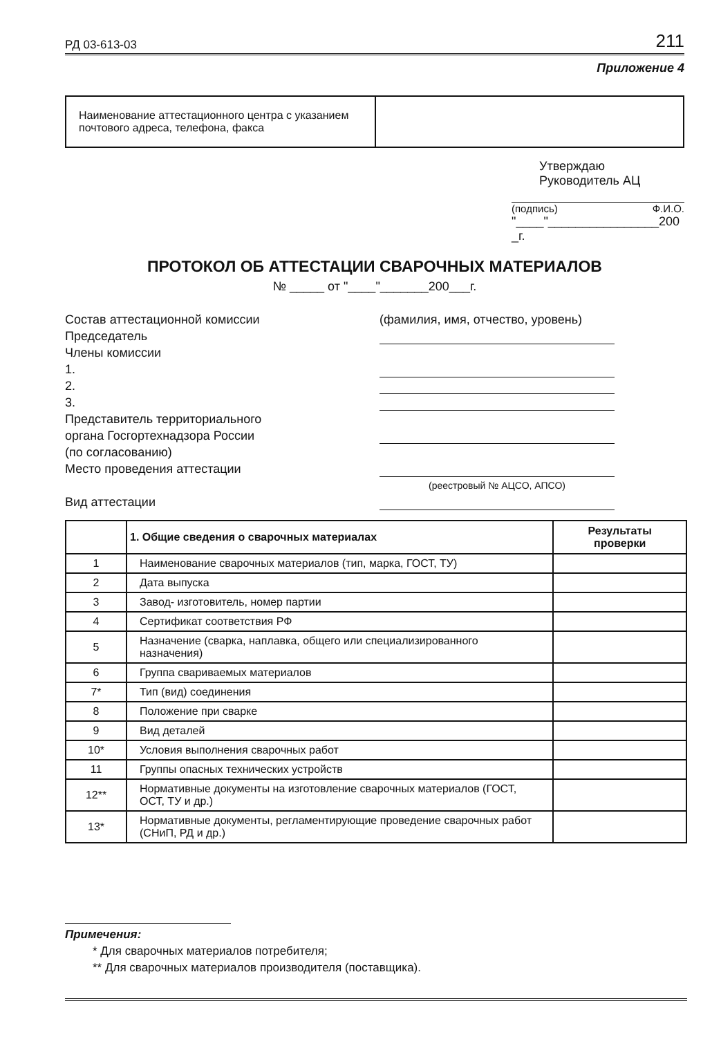РД 03-613-03 211
Приложение 4
| Наименование аттестационного центра с указанием почтового адреса, телефона, факса | |
Утверждаю
Руководитель АЦ
(подпись) Ф.И.О.
"____"________________200 _г.
ПРОТОКОЛ ОБ АТТЕСТАЦИИ СВАРОЧНЫХ МАТЕРИАЛОВ
№ _____ от "____"_______200___г.
Состав аттестационной комиссии
Председатель
Члены комиссии
1.
2.
3.
Представитель территориального
органа Госгортехнадзора России
(по согласованию)
Место проведения аттестации
Вид аттестации
(фамилия, имя, отчество, уровень)
(реестровый № АЦСО, АПСО)
| | 1. Общие сведения о сварочных материалах | Результаты проверки |
| --- | --- | --- |
| 1 | Наименование сварочных материалов (тип, марка, ГОСТ, ТУ) | |
| 2 | Дата выпуска | |
| 3 | Завод- изготовитель, номер партии | |
| 4 | Сертификат соответствия РФ | |
| 5 | Назначение (сварка, наплавка, общего или специализированного назначения) | |
| 6 | Группа свариваемых материалов | |
| 7* | Тип (вид) соединения | |
| 8 | Положение при сварке | |
| 9 | Вид деталей | |
| 10* | Условия выполнения сварочных работ | |
| 11 | Группы опасных технических устройств | |
| 12** | Нормативные документы на изготовление сварочных материалов (ГОСТ, ОСТ, ТУ и др.) | |
| 13* | Нормативные документы, регламентирующие проведение сварочных работ (СНиП, РД и др.) | |
Примечения:
* Для сварочных материалов потребителя;
** Для сварочных материалов производителя (поставщика).